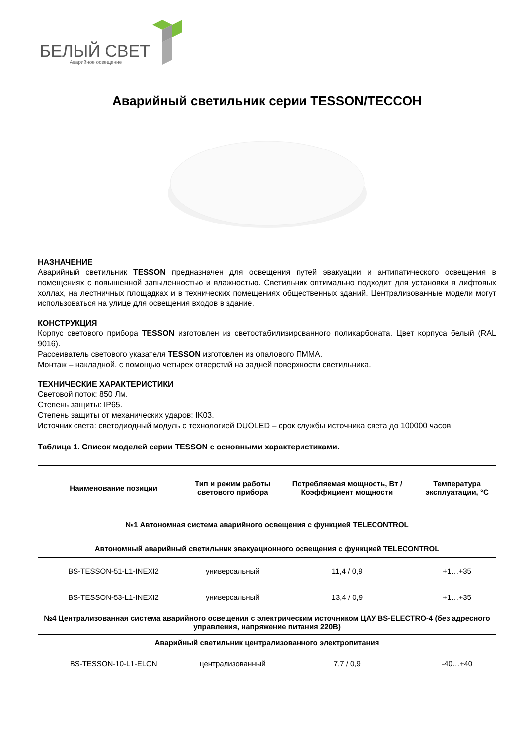БЕЛЫЙ СВЕТ
Аварийное освещение
Аварийный светильник серии TESSON/TECCOH
НАЗНАЧЕНИЕ
Аварийный светильник TESSON предназначен для освещения путей эвакуации и антипатического освещения в помещениях с повышенной запыленностью и влажностью. Светильник оптимально подходит для установки в лифтовых холлах, на лестничных площадках и в технических помещениях общественных зданий. Централизованные модели могут использоваться на улице для освещения входов в здание.
КОНСТРУКЦИЯ
Корпус светового прибора TESSON изготовлен из светостабилизированного поликарбоната. Цвет корпуса белый (RAL 9016).
Рассеиватель светового указателя TESSON изготовлен из опалового ПММА.
Монтаж – накладной, с помощью четырех отверстий на задней поверхности светильника.
ТЕХНИЧЕСКИЕ ХАРАКТЕРИСТИКИ
Световой поток: 850 Лм.
Степень защиты: IP65.
Степень защиты от механических ударов: IK03.
Источник света: светодиодный модуль с технологией DUOLED – срок службы источника света до 100000 часов.
Таблица 1. Список моделей серии TESSON с основными характеристиками.
| Наименование позиции | Тип и режим работы светового прибора | Потребляемая мощность, Вт / Коэффициент мощности | Температура эксплуатации, °С |
| --- | --- | --- | --- |
| №1 Автономная система аварийного освещения с функцией TELECONTROL | | | |
| Автономный аварийный светильник эвакуационного освещения с функцией TELECONTROL | | | |
| BS-TESSON-51-L1-INEXI2 | универсальный | 11,4 / 0,9 | +1…+35 |
| BS-TESSON-53-L1-INEXI2 | универсальный | 13,4 / 0,9 | +1…+35 |
| №4 Централизованная система аварийного освещения с электрическим источником ЦАУ BS-ELECTRO-4 (без адресного управления, напряжение питания 220В) | | | |
| Аварийный светильник централизованного электропитания | | | |
| BS-TESSON-10-L1-ELON | централизованный | 7,7 / 0,9 | -40…+40 |